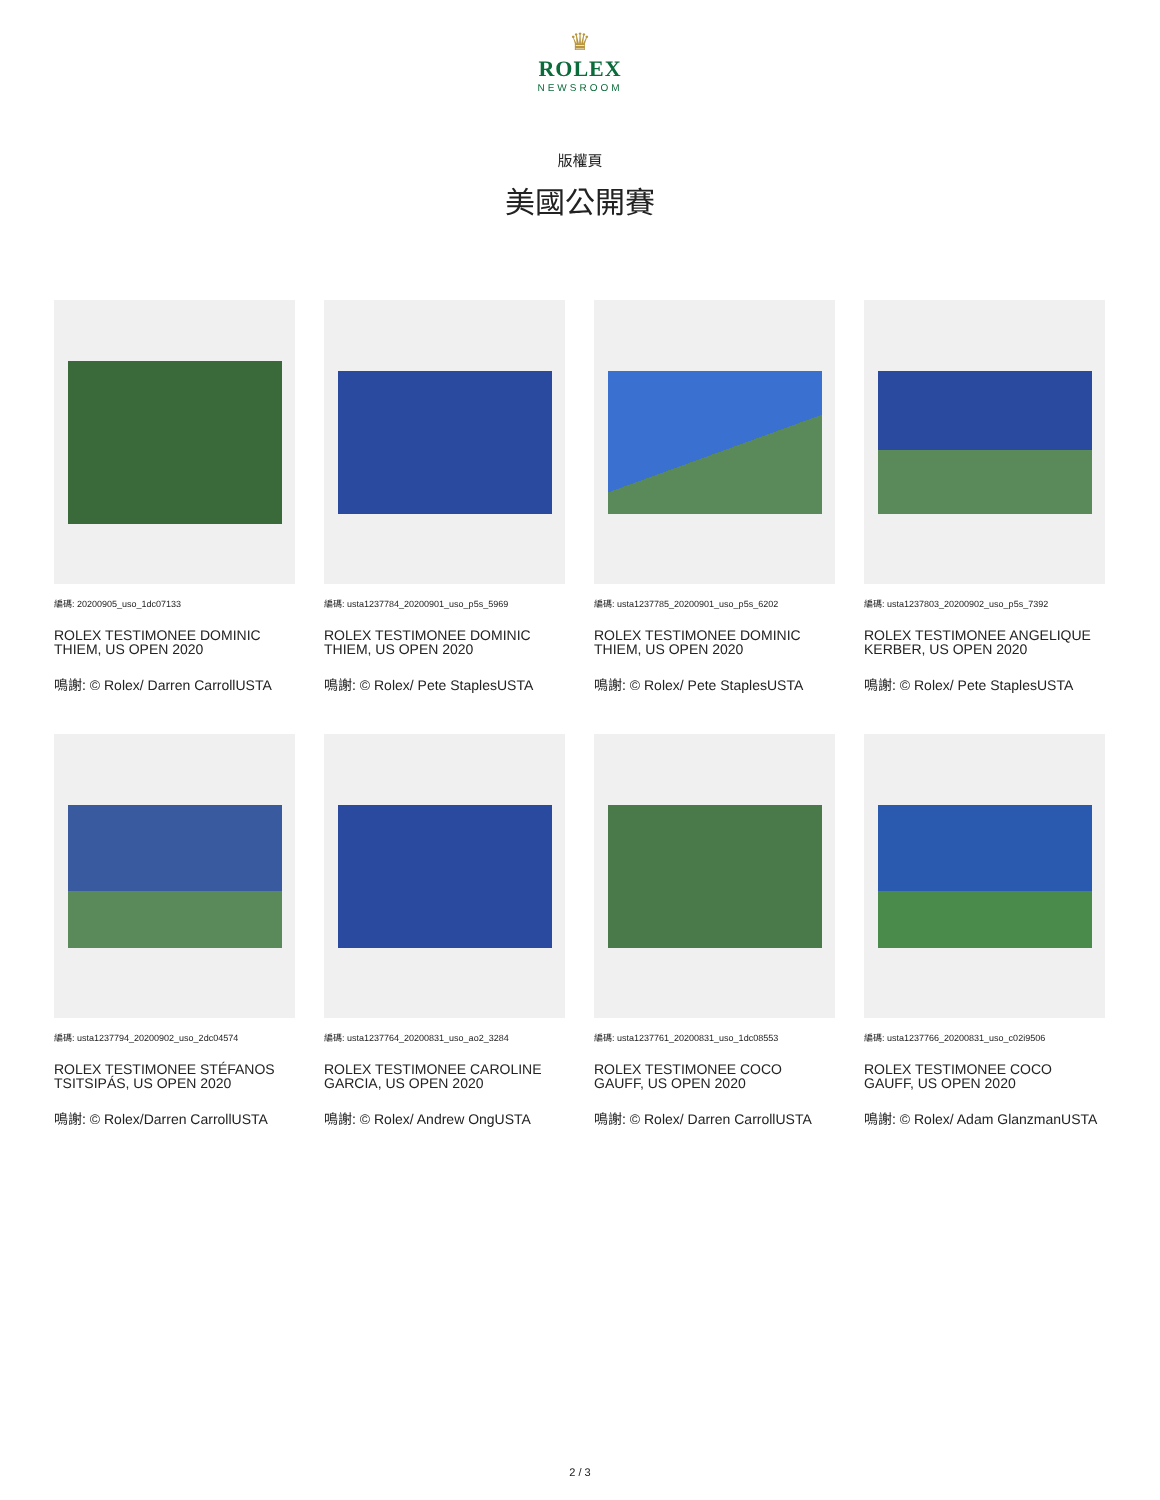♛
ROLEX
NEWSROOM
版權頁
美國公開賽
編碼: 20200905_uso_1dc07133
ROLEX TESTIMONEE DOMINIC THIEM, US OPEN 2020
鳴謝: © Rolex/ Darren CarrollUSTA
編碼: usta1237784_20200901_uso_p5s_5969
ROLEX TESTIMONEE DOMINIC THIEM, US OPEN 2020
鳴謝: © Rolex/ Pete StaplesUSTA
編碼: usta1237785_20200901_uso_p5s_6202
ROLEX TESTIMONEE DOMINIC THIEM, US OPEN 2020
鳴謝: © Rolex/ Pete StaplesUSTA
編碼: usta1237803_20200902_uso_p5s_7392
ROLEX TESTIMONEE ANGELIQUE KERBER, US OPEN 2020
鳴謝: © Rolex/ Pete StaplesUSTA
編碼: usta1237794_20200902_uso_2dc04574
ROLEX TESTIMONEE STÉFANOS TSITSIPÁS, US OPEN 2020
鳴謝: © Rolex/Darren CarrollUSTA
編碼: usta1237764_20200831_uso_ao2_3284
ROLEX TESTIMONEE CAROLINE GARCIA, US OPEN 2020
鳴謝: © Rolex/ Andrew OngUSTA
編碼: usta1237761_20200831_uso_1dc08553
ROLEX TESTIMONEE COCO GAUFF, US OPEN 2020
鳴謝: © Rolex/ Darren CarrollUSTA
編碼: usta1237766_20200831_uso_c02i9506
ROLEX TESTIMONEE COCO GAUFF, US OPEN 2020
鳴謝: © Rolex/ Adam GlanzmanUSTA
2 / 3